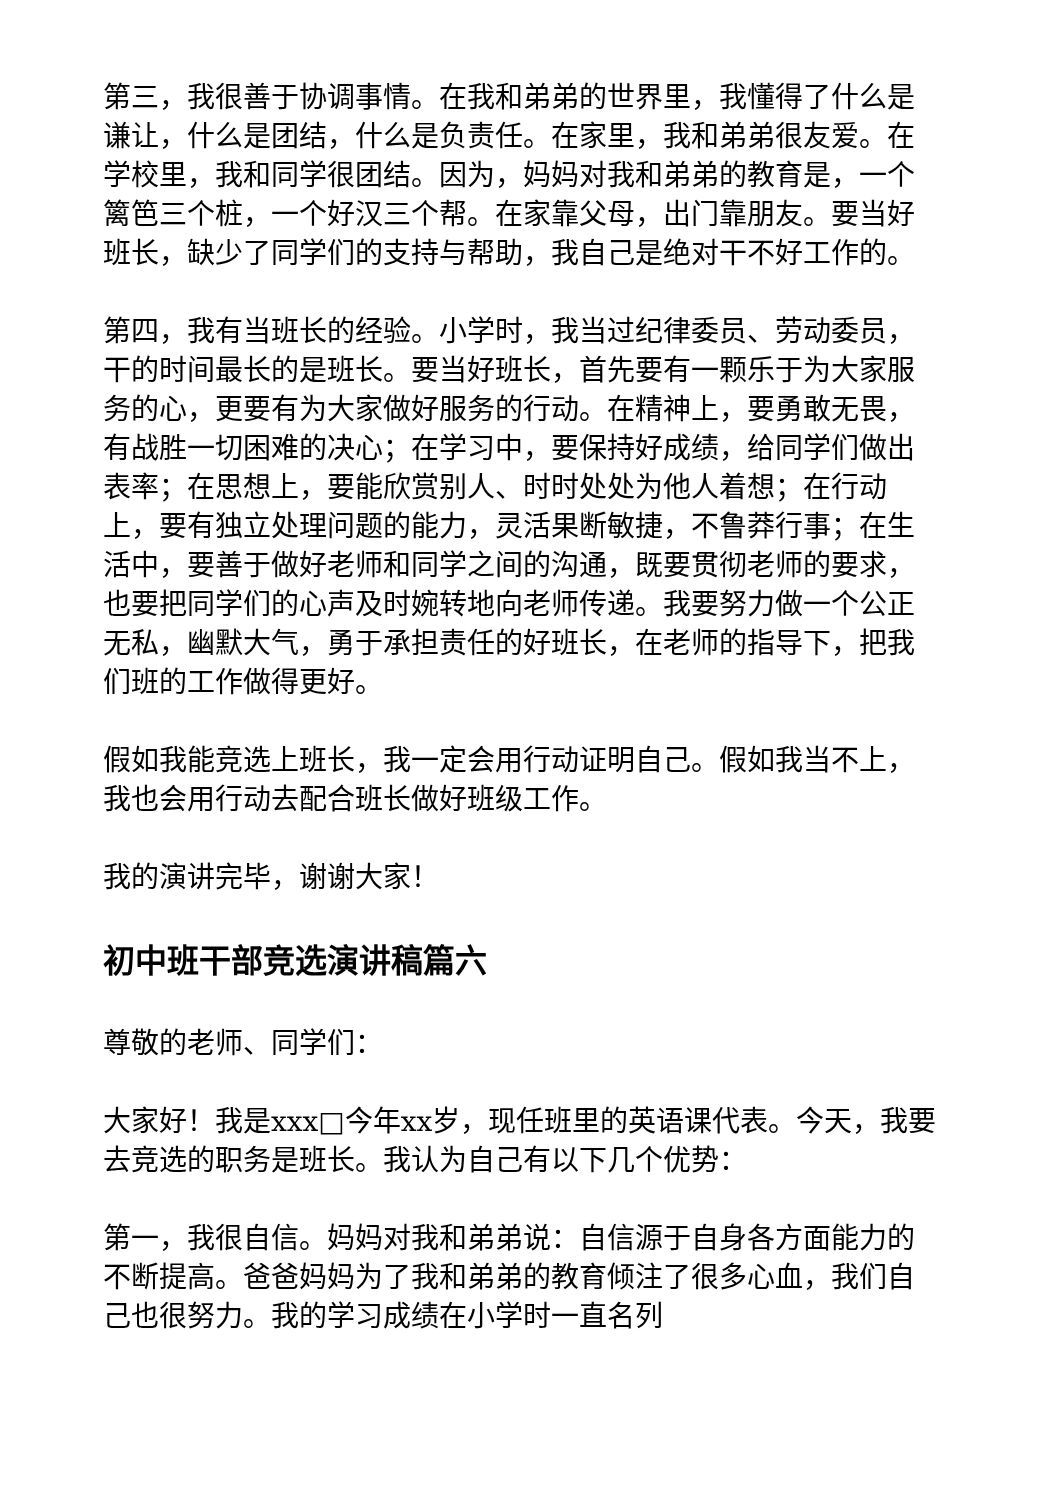第三，我很善于协调事情。在我和弟弟的世界里，我懂得了什么是谦让，什么是团结，什么是负责任。在家里，我和弟弟很友爱。在学校里，我和同学很团结。因为，妈妈对我和弟弟的教育是，一个篱笆三个桩，一个好汉三个帮。在家靠父母，出门靠朋友。要当好班长，缺少了同学们的支持与帮助，我自己是绝对干不好工作的。
第四，我有当班长的经验。小学时，我当过纪律委员、劳动委员，干的时间最长的是班长。要当好班长，首先要有一颗乐于为大家服务的心，更要有为大家做好服务的行动。在精神上，要勇敢无畏，有战胜一切困难的决心；在学习中，要保持好成绩，给同学们做出表率；在思想上，要能欣赏别人、时时处处为他人着想；在行动上，要有独立处理问题的能力，灵活果断敏捷，不鲁莽行事；在生活中，要善于做好老师和同学之间的沟通，既要贯彻老师的要求，也要把同学们的心声及时婉转地向老师传递。我要努力做一个公正无私，幽默大气，勇于承担责任的好班长，在老师的指导下，把我们班的工作做得更好。
假如我能竞选上班长，我一定会用行动证明自己。假如我当不上，我也会用行动去配合班长做好班级工作。
我的演讲完毕，谢谢大家！
初中班干部竞选演讲稿篇六
尊敬的老师、同学们：
大家好！我是xxx□今年xx岁，现任班里的英语课代表。今天，我要去竞选的职务是班长。我认为自己有以下几个优势：
第一，我很自信。妈妈对我和弟弟说：自信源于自身各方面能力的不断提高。爸爸妈妈为了我和弟弟的教育倾注了很多心血，我们自己也很努力。我的学习成绩在小学时一直名列